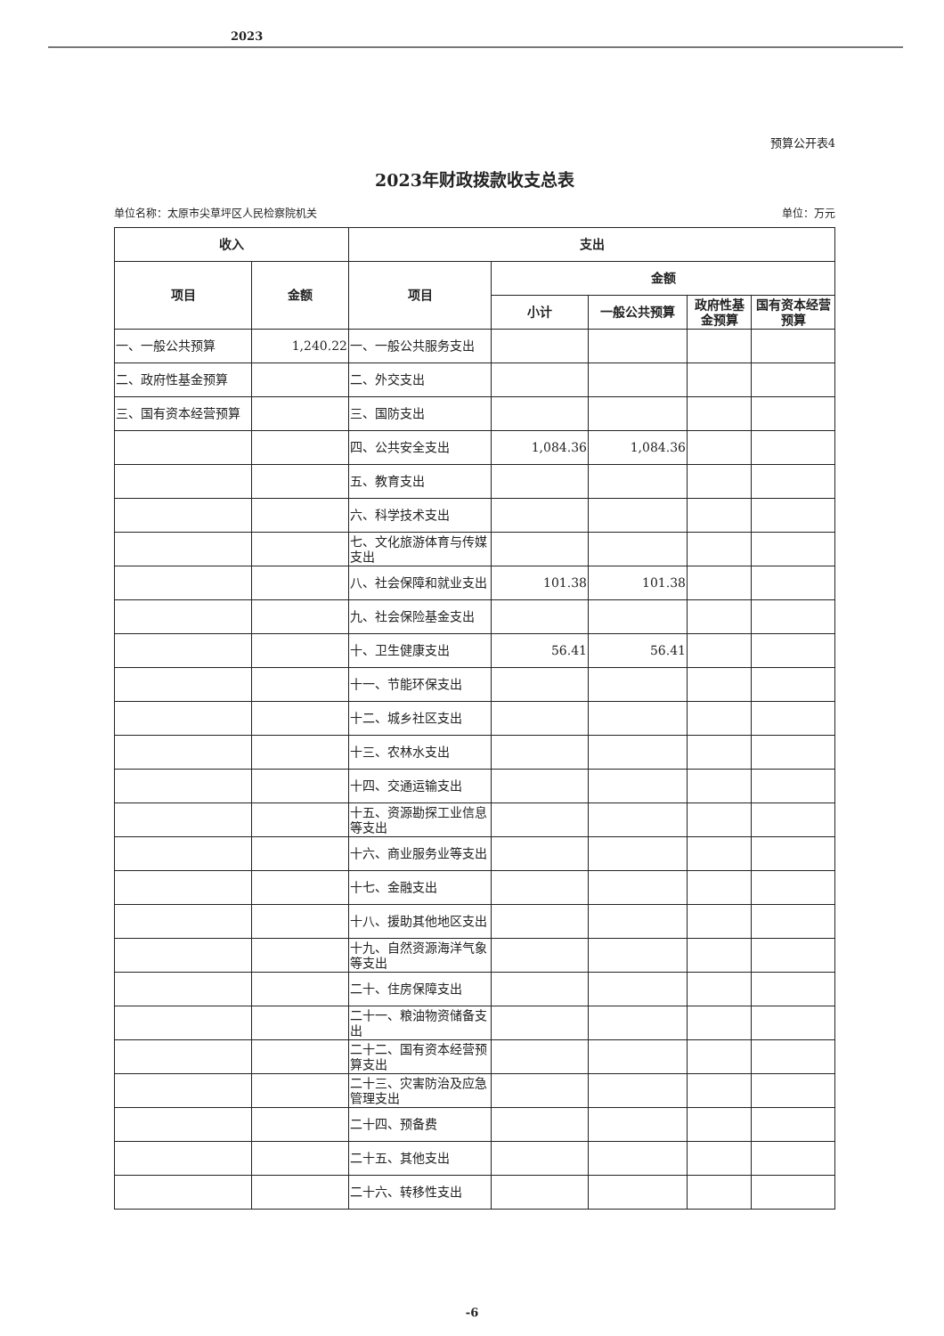2023
预算公开表4
2023年财政拨款收支总表
单位名称：太原市尖草坪区人民检察院机关 单位：万元
| 收入 | | 支出 | | | | |
| --- | --- | --- | --- | --- | --- | --- |
| 项目 | 金额 | 项目 | 金额 | | | |
| | | | 小计 | 一般公共预算 | 政府性基金预算 | 国有资本经营预算 |
| 一、一般公共预算 | 1,240.22 | 一、一般公共服务支出 | | | | |
| 二、政府性基金预算 | | 二、外交支出 | | | | |
| 三、国有资本经营预算 | | 三、国防支出 | | | | |
| | | 四、公共安全支出 | 1,084.36 | 1,084.36 | | |
| | | 五、教育支出 | | | | |
| | | 六、科学技术支出 | | | | |
| | | 七、文化旅游体育与传媒支出 | | | | |
| | | 八、社会保障和就业支出 | 101.38 | 101.38 | | |
| | | 九、社会保险基金支出 | | | | |
| | | 十、卫生健康支出 | 56.41 | 56.41 | | |
| | | 十一、节能环保支出 | | | | |
| | | 十二、城乡社区支出 | | | | |
| | | 十三、农林水支出 | | | | |
| | | 十四、交通运输支出 | | | | |
| | | 十五、资源勘探工业信息等支出 | | | | |
| | | 十六、商业服务业等支出 | | | | |
| | | 十七、金融支出 | | | | |
| | | 十八、援助其他地区支出 | | | | |
| | | 十九、自然资源海洋气象等支出 | | | | |
| | | 二十、住房保障支出 | | | | |
| | | 二十一、粮油物资储备支出 | | | | |
| | | 二十二、国有资本经营预算支出 | | | | |
| | | 二十三、灾害防治及应急管理支出 | | | | |
| | | 二十四、预备费 | | | | |
| | | 二十五、其他支出 | | | | |
| | | 二十六、转移性支出 | | | | |
-6